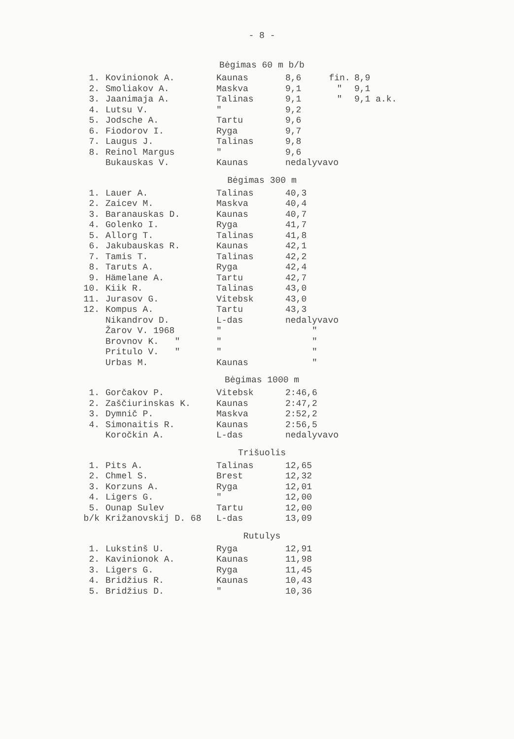- 8 -
Bėgimas 60 m b/b
| 1. | Kovinionok A. | Kaunas | 8,6 | fin. | 8,9 |
| 2. | Smoliakov A. | Maskva | 9,1 | " | 9,1 |
| 3. | Jaanimaja A. | Talinas | 9,1 | " | 9,1 a.k. |
| 4. | Lutsu V. | " | 9,2 | | |
| 5. | Jodsche A. | Tartu | 9,6 | | |
| 6. | Fiodorov I. | Ryga | 9,7 | | |
| 7. | Laugus J. | Talinas | 9,8 | | |
| 8. | Reinol Margus | " | 9,6 | | |
| | Bukauskas V. | Kaunas | nedalyvavo | | |
Bėgimas 300 m
| 1. | Lauer A. | Talinas | 40,3 |
| 2. | Zaicev M. | Maskva | 40,4 |
| 3. | Baranauskas D. | Kaunas | 40,7 |
| 4. | Golenko I. | Ryga | 41,7 |
| 5. | Allorg T. | Talinas | 41,8 |
| 6. | Jakubauskas R. | Kaunas | 42,1 |
| 7. | Tamis T. | Talinas | 42,2 |
| 8. | Taruts A. | Ryga | 42,4 |
| 9. | Hämelane A. | Tartu | 42,7 |
| 10. | Kiik R. | Talinas | 43,0 |
| 11. | Jurasov G. | Vitebsk | 43,0 |
| 12. | Kompus A. | Tartu | 43,3 |
| | Nikandrov D. | L-das | nedalyvavo |
| | Žarov V. 1968 | " | " |
| | Brovnov K. " | " | " |
| | Pritulo V. " | " | " |
| | Urbas M. | Kaunas | " |
Bėgimas 1000 m
| 1. | Gorčakov P. | Vitebsk | 2:46,6 |
| 2. | Zaščiurinskas K. | Kaunas | 2:47,2 |
| 3. | Dymnič P. | Maskva | 2:52,2 |
| 4. | Simonaitis R. | Kaunas | 2:56,5 |
| | Koročkin A. | L-das | nedalyvavo |
Trišuolis
| 1. | Pits A. | Talinas | 12,65 |
| 2. | Chmel S. | Brest | 12,32 |
| 3. | Korzuns A. | Ryga | 12,01 |
| 4. | Ligers G. | " | 12,00 |
| 5. | Ounap Sulev | Tartu | 12,00 |
| b/k | Križanovskij D. 68 | L-das | 13,09 |
Rutulys
| 1. | Lukstinš U. | Ryga | 12,91 |
| 2. | Kavinionok A. | Kaunas | 11,98 |
| 3. | Ligers G. | Ryga | 11,45 |
| 4. | Bridžius R. | Kaunas | 10,43 |
| 5. | Bridžius D. | " | 10,36 |